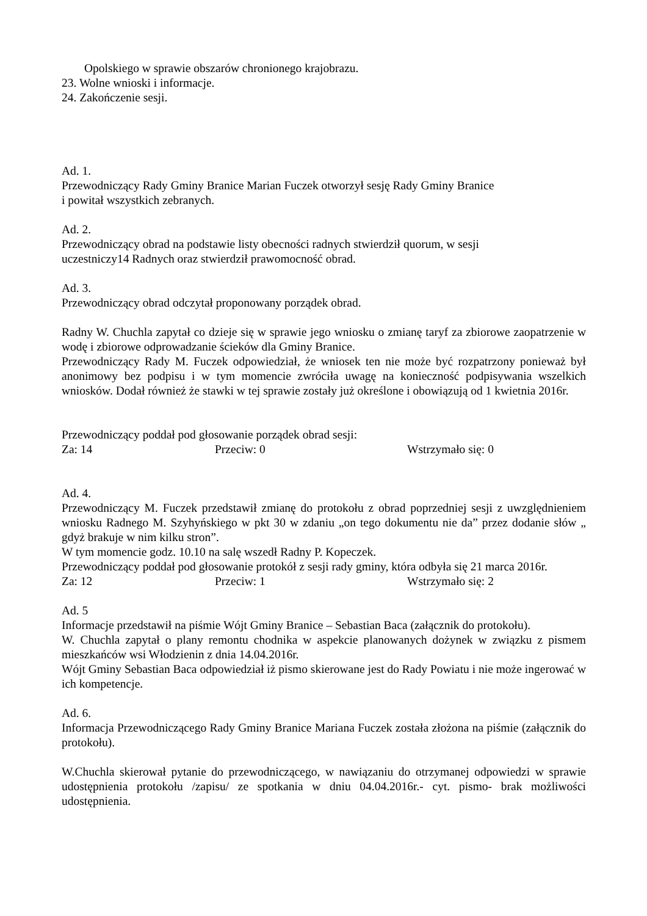Opolskiego w sprawie obszarów chronionego krajobrazu.
23. Wolne wnioski i informacje.
24. Zakończenie sesji.
Ad. 1.
Przewodniczący Rady Gminy Branice Marian Fuczek otworzył sesję Rady Gminy Branice
i powitał wszystkich zebranych.
Ad. 2.
Przewodniczący obrad na podstawie listy obecności radnych stwierdził quorum, w sesji
uczestniczy14 Radnych oraz stwierdził prawomocność obrad.
Ad. 3.
Przewodniczący obrad odczytał proponowany porządek obrad.
Radny W. Chuchla zapytał co dzieje się w sprawie jego wniosku o zmianę taryf za zbiorowe zaopatrzenie w wodę i zbiorowe odprowadzanie ścieków dla Gminy Branice.
Przewodniczący Rady M. Fuczek odpowiedział, że wniosek ten nie może być rozpatrzony ponieważ był anonimowy bez podpisu i w tym momencie zwróciła uwagę na konieczność podpisywania wszelkich wniosków. Dodał również że stawki w tej sprawie zostały już określone i obowiązują od 1 kwietnia 2016r.
Przewodniczący poddał pod głosowanie porządek obrad sesji:
Za: 14 Przeciw: 0 Wstrzymało się: 0
Ad. 4.
Przewodniczący M. Fuczek przedstawił zmianę do protokołu z obrad poprzedniej sesji z uwzględnieniem wniosku Radnego M. Szyhyńskiego w pkt 30 w zdaniu „on tego dokumentu nie da” przez dodanie słów „ gdyż brakuje w nim kilku stron”.
W tym momencie godz. 10.10 na salę wszedł Radny P. Kopeczek.
Przewodniczący poddał pod głosowanie protokół z sesji rady gminy, która odbyła się 21 marca 2016r.
Za: 12 Przeciw: 1 Wstrzymało się: 2
Ad. 5
Informacje przedstawił na piśmie Wójt Gminy Branice – Sebastian Baca (załącznik do protokołu).
W. Chuchla zapytał o plany remontu chodnika w aspekcie planowanych dożynek w związku z pismem mieszkańców wsi Włodzienin z dnia 14.04.2016r.
Wójt Gminy Sebastian Baca odpowiedział iż pismo skierowane jest do Rady Powiatu i nie może ingerować w ich kompetencje.
Ad. 6.
Informacja Przewodniczącego Rady Gminy Branice Mariana Fuczek została złożona na piśmie (załącznik do protokołu).
W.Chuchla skierował pytanie do przewodniczącego, w nawiązaniu do otrzymanej odpowiedzi w sprawie udostępnienia protokołu /zapisu/ ze spotkania w dniu 04.04.2016r.- cyt. pismo- brak możliwości udostępnienia.